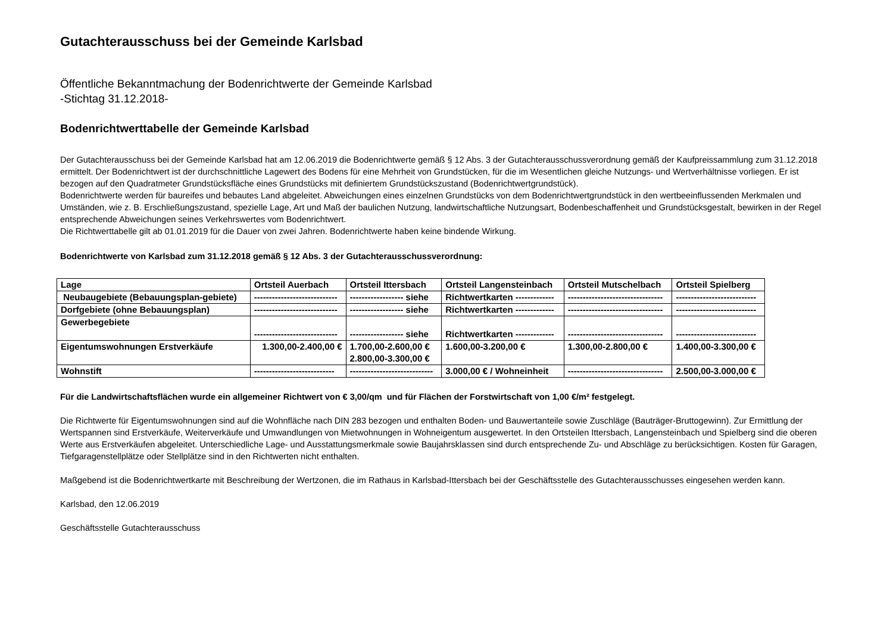Gutachterausschuss bei der Gemeinde Karlsbad
Öffentliche Bekanntmachung der Bodenrichtwerte der Gemeinde Karlsbad
-Stichtag 31.12.2018-
Bodenrichtwerttabelle der Gemeinde Karlsbad
Der Gutachterausschuss bei der Gemeinde Karlsbad hat am 12.06.2019 die Bodenrichtwerte gemäß § 12 Abs. 3 der Gutachterausschussverordnung gemäß der Kaufpreissammlung zum 31.12.2018 ermittelt. Der Bodenrichtwert ist der durchschnittliche Lagewert des Bodens für eine Mehrheit von Grundstücken, für die im Wesentlichen gleiche Nutzungs- und Wertverhältnisse vorliegen. Er ist bezogen auf den Quadratmeter Grundstücksfläche eines Grundstücks mit definiertem Grundstückszustand (Bodenrichtwertgrundstück).
Bodenrichtwerte werden für baureifes und bebautes Land abgeleitet. Abweichungen eines einzelnen Grundstücks von dem Bodenrichtwertgrundstück in den wertbeeinflussenden Merkmalen und Umständen, wie z. B. Erschließungszustand, spezielle Lage, Art und Maß der baulichen Nutzung, landwirtschaftliche Nutzungsart, Bodenbeschaffenheit und Grundstücksgestalt, bewirken in der Regel entsprechende Abweichungen seines Verkehrswertes vom Bodenrichtwert.
Die Richtwerttabelle gilt ab 01.01.2019 für die Dauer von zwei Jahren. Bodenrichtwerte haben keine bindende Wirkung.
Bodenrichtwerte von Karlsbad zum 31.12.2018 gemäß § 12 Abs. 3 der Gutachterausschussverordnung:
| Lage | Ortsteil Auerbach | Ortsteil Ittersbach | Ortsteil Langensteinbach | Ortsteil Mutschelbach | Ortsteil Spielberg |
| --- | --- | --- | --- | --- | --- |
| Neubaugebiete (Bebauungsplan-gebiete) | ---------------------------- | ------------------ siehe | Richtwertkarten ------------- | -------------------------------- | --------------------------- |
| Dorfgebiete (ohne Bebauungsplan) | ---------------------------- | ------------------ siehe | Richtwertkarten ------------- | -------------------------------- | --------------------------- |
| Gewerbegebiete | ---------------------------- | ------------------ siehe | Richtwertkarten ------------- | -------------------------------- | --------------------------- |
| Eigentumswohnungen Erstverkäufe | 1.300,00-2.400,00 € | 1.700,00-2.600,00 € 2.800,00-3.300,00 € | 1.600,00-3.200,00 € | 1.300,00-2.800,00 € | 1.400,00-3.300,00 € |
| Wohnstift | --------------------------- | ---------------------------- | 3.000,00 € / Wohneinheit | -------------------------------- | 2.500,00-3.000,00 € |
Für die Landwirtschaftsflächen wurde ein allgemeiner Richtwert von € 3,00/qm und für Flächen der Forstwirtschaft von 1,00 €/m² festgelegt.
Die Richtwerte für Eigentumswohnungen sind auf die Wohnfläche nach DIN 283 bezogen und enthalten Boden- und Bauwertanteile sowie Zuschläge (Bauträger-Bruttogewinn). Zur Ermittlung der Wertspannen sind Erstverkäufe, Weiterverkäufe und Umwandlungen von Mietwohnungen in Wohneigentum ausgewertet. In den Ortsteilen Ittersbach, Langensteinbach und Spielberg sind die oberen Werte aus Erstverkäufen abgeleitet. Unterschiedliche Lage- und Ausstattungsmerkmale sowie Baujahrsklassen sind durch entsprechende Zu- und Abschläge zu berücksichtigen. Kosten für Garagen, Tiefgaragenstellplätze oder Stellplätze sind in den Richtwerten nicht enthalten.
Maßgebend ist die Bodenrichtwertkarte mit Beschreibung der Wertzonen, die im Rathaus in Karlsbad-Ittersbach bei der Geschäftsstelle des Gutachterausschusses eingesehen werden kann.
Karlsbad, den 12.06.2019
Geschäftsstelle Gutachterausschuss